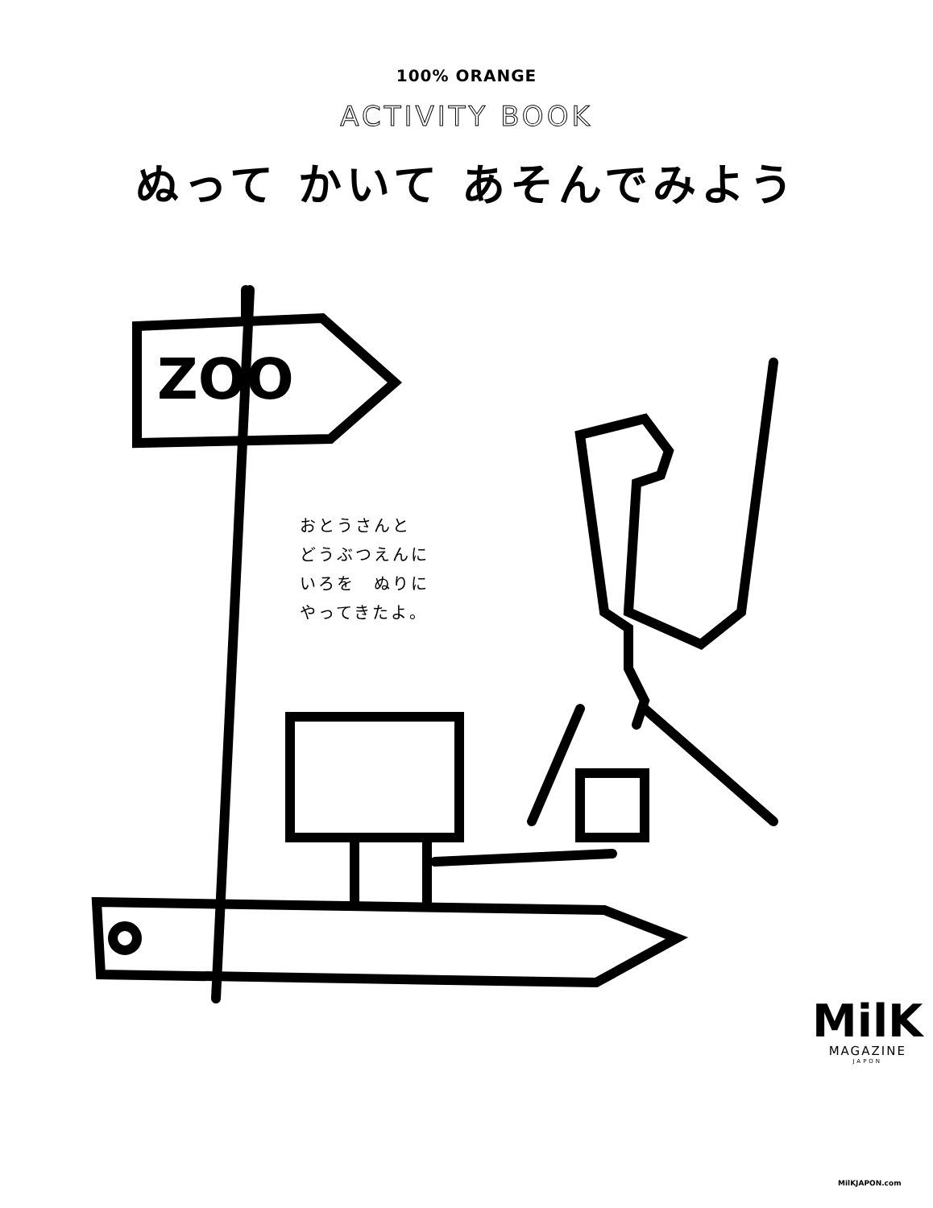100% ORANGE
ACTIVITY BOOK
ぬって かいて あそんでみよう
おとうさんと
どうぶつえんに
いろを　ぬりに
やってきたよ。
ZOO
MilK
MAGAZINE
JAPON
MilKJAPON.com